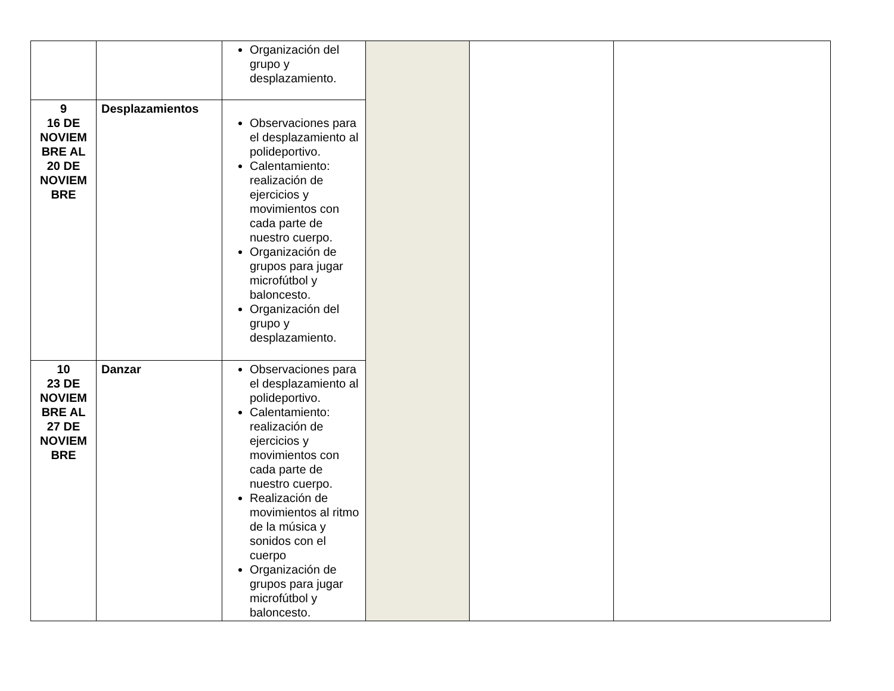| | | Organización del grupo y desplazamiento. | | | |
| 9 16 DE NOVIEM BRE AL 20 DE NOVIEM BRE | Desplazamientos | Observaciones para el desplazamiento al polideportivo. Calentamiento: realización de ejercicios y movimientos con cada parte de nuestro cuerpo. Organización de grupos para jugar microfútbol y baloncesto. Organización del grupo y desplazamiento. | | | |
| 10 23 DE NOVIEM BRE AL 27 DE NOVIEM BRE | Danzar | Observaciones para el desplazamiento al polideportivo. Calentamiento: realización de ejercicios y movimientos con cada parte de nuestro cuerpo. Realización de movimientos al ritmo de la música y sonidos con el cuerpo Organización de grupos para jugar microfútbol y baloncesto. | | | |